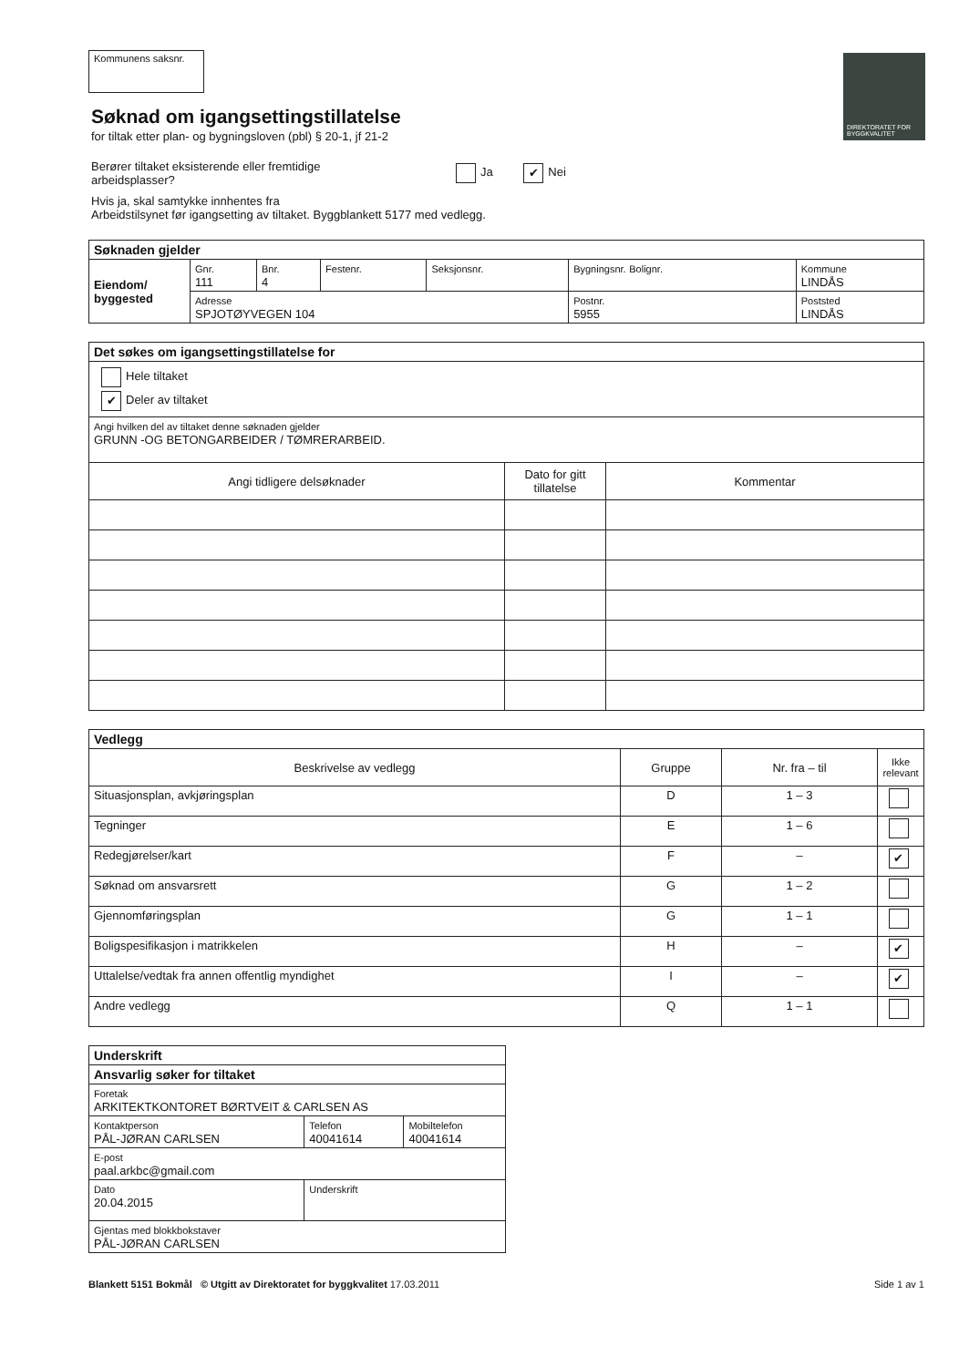DIREKTORATET FOR BYGGKVALITET
Kommunens saksnr.
Søknad om igangsettingstillatelse
for tiltak etter plan- og bygningsloven (pbl) § 20-1, jf 21-2
Berører tiltaket eksisterende eller fremtidige arbeidsplasser?
Ja ✔ Nei
Hvis ja, skal samtykke innhentes fra
Arbeidstilsynet før igangsetting av tiltaket. Byggblankett 5177 med vedlegg.
| Søknaden gjelder | | | | | | |
| Eiendom/ byggested | Gnr. 111 | Bnr. 4 | Festenr. | Seksjonsnr. | Bygningsnr. Bolignr. | Kommune LINDÅS |
| | Adresse SPJOTØYVEGEN 104 | | | | Postnr. 5955 | Poststed LINDÅS |
| Det søkes om igangsettingstillatelse for | | |
| Hele tiltaket ✔ Deler av tiltaket | | |
| Angi hvilken del av tiltaket denne søknaden gjelder GRUNN -OG BETONGARBEIDER / TØMRERARBEID. | | |
| Angi tidligere delsøknader | Dato for gitt tillatelse | Kommentar |
| Vedlegg | | | |
| Beskrivelse av vedlegg | Gruppe | Nr. fra – til | Ikke relevant |
| Situasjonsplan, avkjøringsplan | D | 1 – 3 | |
| Tegninger | E | 1 – 6 | |
| Redegjørelser/kart | F | – | ✔ |
| Søknad om ansvarsrett | G | 1 – 2 | |
| Gjennomføringsplan | G | 1 – 1 | |
| Boligspesifikasjon i matrikkelen | H | – | ✔ |
| Uttalelse/vedtak fra annen offentlig myndighet | I | – | ✔ |
| Andre vedlegg | Q | 1 – 1 | |
| Underskrift | | |
| Ansvarlig søker for tiltaket | | |
| Foretak ARKITEKTKONTORET BØRTVEIT & CARLSEN AS | | |
| Kontaktperson PÅL-JØRAN CARLSEN | Telefon 40041614 | Mobiltelefon 40041614 |
| E-post paal.arkbc@gmail.com | | |
| Dato 20.04.2015 | Underskrift | |
| Gjentas med blokkbokstaver PÅL-JØRAN CARLSEN | | |
Blankett 5151 Bokmål © Utgitt av Direktoratet for byggkvalitet 17.03.2011
Side 1 av 1